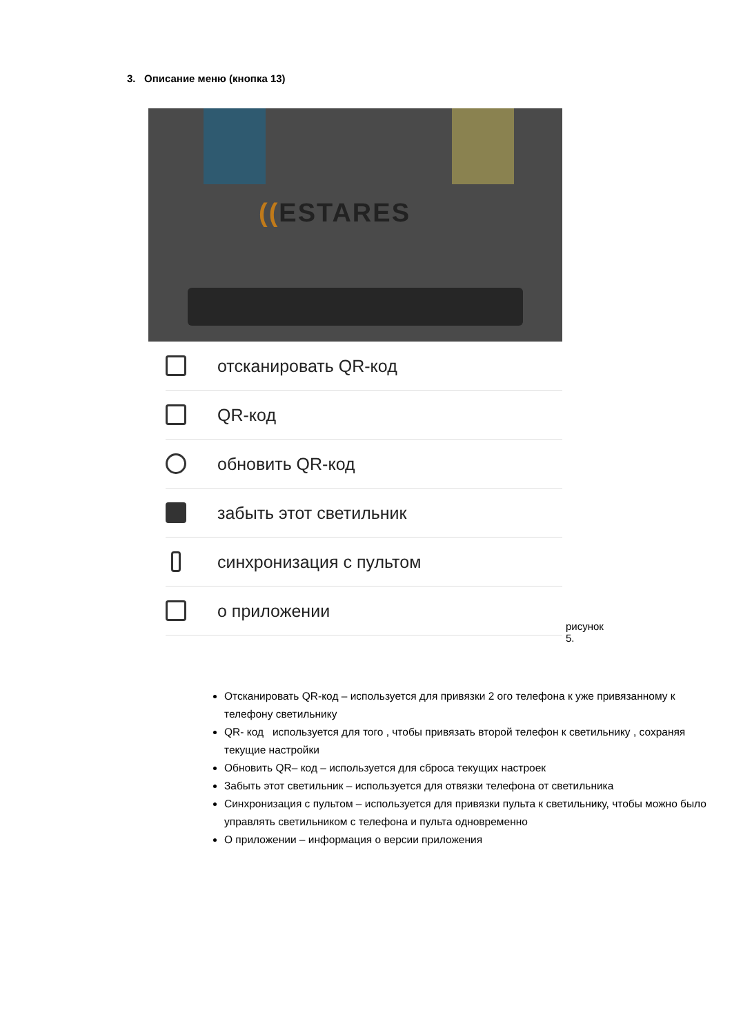3. Описание меню (кнопка 13)
((ESTARES
отсканировать QR-код
QR-код
обновить QR-код
забыть этот светильник
синхронизация с пультом
о приложении
рисунок 5.
Отсканировать QR-код – используется для привязки 2 ого телефона к уже привязанному к телефону светильнику
QR- код используется для того , чтобы привязать второй телефон к светильнику , сохраняя текущие настройки
Обновить QR– код – используется для сброса текущих настроек
Забыть этот светильник – используется для отвязки телефона от светильника
Синхронизация с пультом – используется для привязки пульта к светильнику, чтобы можно было управлять светильником с телефона и пульта одновременно
О приложении – информация о версии приложения